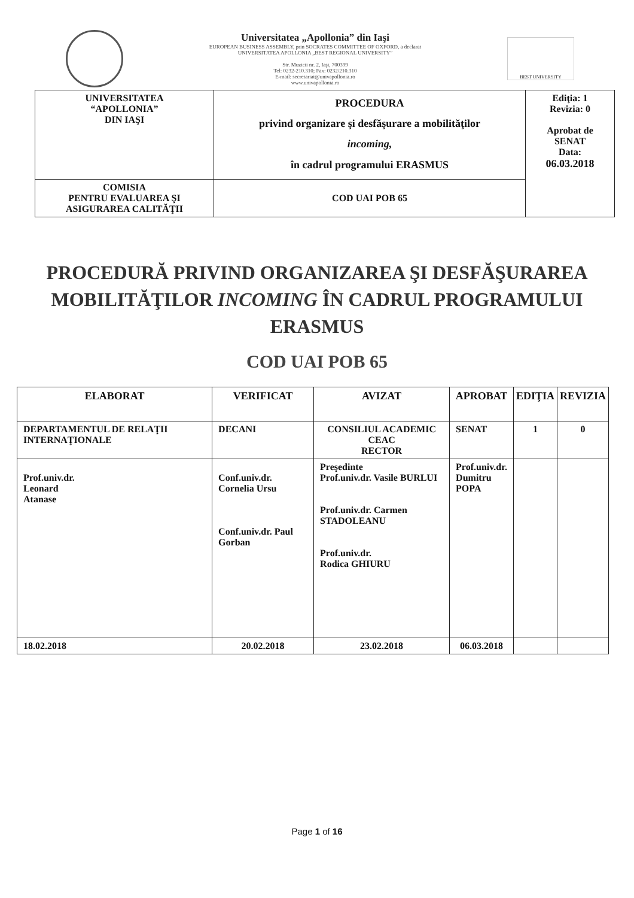Universitatea „Apollonia” din Iaşi
EUROPEAN BUSINESS ASSEMBLY, prin SOCRATES COMMITTEE OF OXFORD, a declarat
UNIVERSITATEA APOLLONIA „BEST REGIONAL UNIVERSITY”
Str. Muzicii nr. 2, Iaşi, 700399
Tel: 0232-210.310; Fax: 0232/210.310
E-mail: secretariat@univapollonia.ro
www.univapollonia.ro
BEST UNIVERSITY
| UNIVERSITATEA “APOLLONIA” DIN IAŞI | PROCEDURA privind organizare şi desfăşurare a mobilităţilor incoming, în cadrul programului ERASMUS | Ediţia: 1 Revizia: 0 Aprobat de SENAT Data: 06.03.2018 |
| COMISIA PENTRU EVALUAREA ŞI ASIGURAREA CALITĂŢII | COD UAI POB 65 | |
PROCEDURĂ PRIVIND ORGANIZAREA ŞI DESFĂŞURAREA MOBILITĂŢILOR INCOMING ÎN CADRUL PROGRAMULUI ERASMUS
COD UAI POB 65
| ELABORAT | VERIFICAT | AVIZAT | APROBAT | EDIŢIA | REVIZIA |
| --- | --- | --- | --- | --- | --- |
| DEPARTAMENTUL DE RELAŢII INTERNAŢIONALE | DECANI | CONSILIUL ACADEMIC CEAC RECTOR | SENAT | 1 | 0 |
| Prof.univ.dr. Leonard Atanase | Conf.univ.dr. Cornelia Ursu Conf.univ.dr. Paul Gorban | Preşedinte Prof.univ.dr. Vasile BURLUI Prof.univ.dr. Carmen STADOLEANU Prof.univ.dr. Rodica GHIURU | Prof.univ.dr. Dumitru POPA | | |
| 18.02.2018 | 20.02.2018 | 23.02.2018 | 06.03.2018 | | |
Page 1 of 16